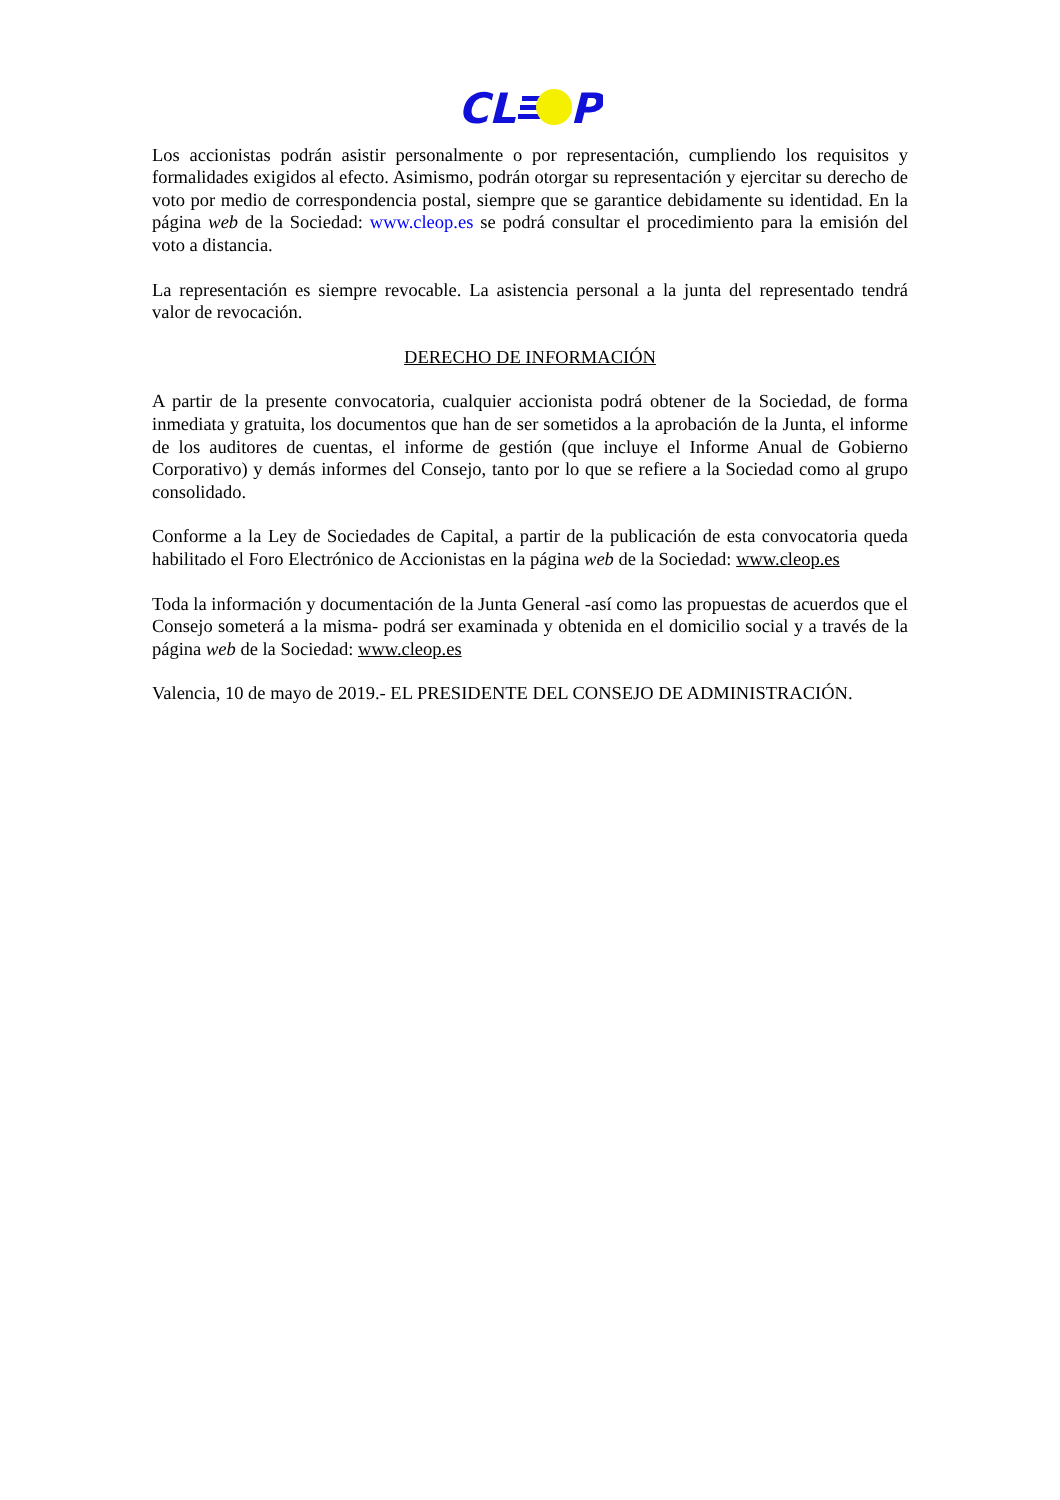CL
P
Los accionistas podrán asistir personalmente o por representación, cumpliendo los requisitos y formalidades exigidos al efecto. Asimismo, podrán otorgar su representación y ejercitar su derecho de voto por medio de correspondencia postal, siempre que se garantice debidamente su identidad. En la página web de la Sociedad: www.cleop.es se podrá consultar el procedimiento para la emisión del voto a distancia.
La representación es siempre revocable. La asistencia personal a la junta del representado tendrá valor de revocación.
DERECHO DE INFORMACIÓN
A partir de la presente convocatoria, cualquier accionista podrá obtener de la Sociedad, de forma inmediata y gratuita, los documentos que han de ser sometidos a la aprobación de la Junta, el informe de los auditores de cuentas, el informe de gestión (que incluye el Informe Anual de Gobierno Corporativo) y demás informes del Consejo, tanto por lo que se refiere a la Sociedad como al grupo consolidado.
Conforme a la Ley de Sociedades de Capital, a partir de la publicación de esta convocatoria queda habilitado el Foro Electrónico de Accionistas en la página web de la Sociedad: www.cleop.es
Toda la información y documentación de la Junta General -así como las propuestas de acuerdos que el Consejo someterá a la misma- podrá ser examinada y obtenida en el domicilio social y a través de la página web de la Sociedad: www.cleop.es
Valencia, 10 de mayo de 2019.- EL PRESIDENTE DEL CONSEJO DE ADMINISTRACIÓN.